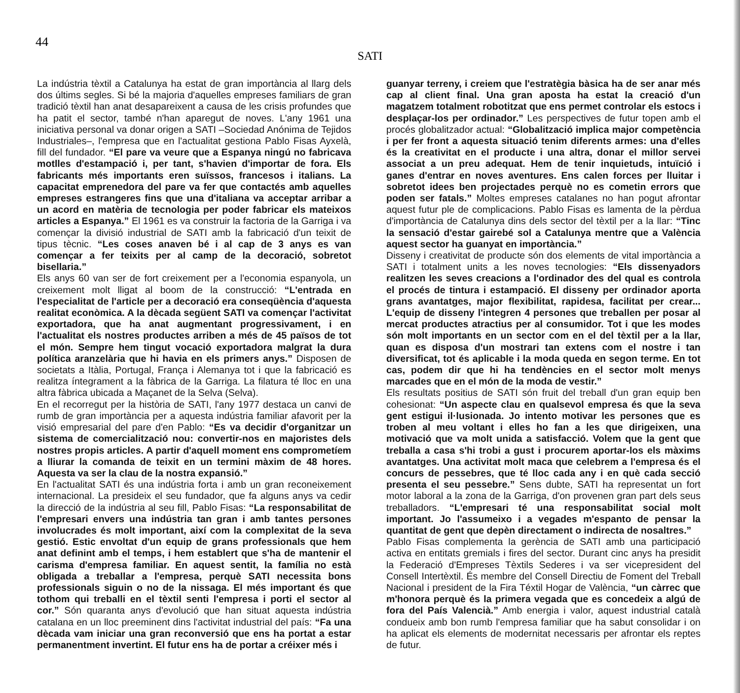44
SATI
La indústria tèxtil a Catalunya ha estat de gran importància al llarg dels dos últims segles. Si bé la majoria d'aquelles empreses familiars de gran tradició tèxtil han anat desapareixent a causa de les crisis profundes que ha patit el sector, també n'han aparegut de noves. L'any 1961 una iniciativa personal va donar origen a SATI –Sociedad Anónima de Tejidos Industriales–, l'empresa que en l'actualitat gestiona Pablo Fisas Ayxelà, fill del fundador. “El pare va veure que a Espanya ningú no fabricava motlles d'estampació i, per tant, s'havien d'importar de fora. Els fabricants més importants eren suïssos, francesos i italians. La capacitat emprenedora del pare va fer que contactés amb aquelles empreses estrangeres fins que una d'italiana va acceptar arribar a un acord en matèria de tecnologia per poder fabricar els mateixos articles a Espanya.” El 1961 es va construir la factoria de la Garriga i va començar la divisió industrial de SATI amb la fabricació d'un teixit de tipus tècnic. “Les coses anaven bé i al cap de 3 anys es van començar a fer teixits per al camp de la decoració, sobretot bisellaria.”
Els anys 60 van ser de fort creixement per a l'economia espanyola, un creixement molt lligat al boom de la construcció: “L'entrada en l'especialitat de l'article per a decoració era conseqüència d'aquesta realitat econòmica. A la dècada següent SATI va començar l'activitat exportadora, que ha anat augmentant progressivament, i en l'actualitat els nostres productes arriben a més de 45 països de tot el món. Sempre hem tingut vocació exportadora malgrat la dura política aranzelària que hi havia en els primers anys.” Disposen de societats a Itàlia, Portugal, França i Alemanya tot i que la fabricació es realitza íntegrament a la fàbrica de la Garriga. La filatura té lloc en una altra fàbrica ubicada a Maçanet de la Selva (Selva).
En el recorregut per la història de SATI, l'any 1977 destaca un canvi de rumb de gran importància per a aquesta indústria familiar afavorit per la visió empresarial del pare d'en Pablo: “Es va decidir d'organitzar un sistema de comercialització nou: convertir-nos en majoristes dels nostres propis articles. A partir d'aquell moment ens comprometíem a lliurar la comanda de teixit en un termini màxim de 48 hores. Aquesta va ser la clau de la nostra expansió.”
En l'actualitat SATI és una indústria forta i amb un gran reconeixement internacional. La presideix el seu fundador, que fa alguns anys va cedir la direcció de la indústria al seu fill, Pablo Fisas: “La responsabilitat de l'empresari envers una indústria tan gran i amb tantes persones involucrades és molt important, així com la complexitat de la seva gestió. Estic envoltat d'un equip de grans professionals que hem anat definint amb el temps, i hem establert que s'ha de mantenir el carisma d'empresa familiar. En aquest sentit, la família no està obligada a treballar a l'empresa, perquè SATI necessita bons professionals siguin o no de la nissaga. El més important és que tothom qui treballi en el tèxtil senti l'empresa i porti el sector al cor.” Són quaranta anys d'evolució que han situat aquesta indústria catalana en un lloc preeminent dins l'activitat industrial del país: “Fa una dècada vam iniciar una gran reconversió que ens ha portat a estar permanentment invertint. El futur ens ha de portar a créixer més i
guanyar terreny, i creiem que l'estratègia bàsica ha de ser anar més cap al client final. Una gran aposta ha estat la creació d'un magatzem totalment robotitzat que ens permet controlar els estocs i desplaçar-los per ordinador.” Les perspectives de futur topen amb el procés globalitzador actual: “Globalització implica major competència i per fer front a aquesta situació tenim diferents armes: una d'elles és la creativitat en el producte i una altra, donar el millor servei associat a un preu adequat. Hem de tenir inquietuds, intuïció i ganes d'entrar en noves aventures. Ens calen forces per lluitar i sobretot idees ben projectades perquè no es cometin errors que poden ser fatals.” Moltes empreses catalanes no han pogut afrontar aquest futur ple de complicacions. Pablo Fisas es lamenta de la pèrdua d'importància de Catalunya dins dels sector del tèxtil per a la llar: “Tinc la sensació d'estar gairebé sol a Catalunya mentre que a València aquest sector ha guanyat en importància.”
Disseny i creativitat de producte són dos elements de vital importància a SATI i totalment units a les noves tecnologies: “Els dissenyadors realitzen les seves creacions a l'ordinador des del qual es controla el procés de tintura i estampació. El disseny per ordinador aporta grans avantatges, major flexibilitat, rapidesa, facilitat per crear... L'equip de disseny l'integren 4 persones que treballen per posar al mercat productes atractius per al consumidor. Tot i que les modes són molt importants en un sector com en el del tèxtil per a la llar, quan es disposa d'un mostrari tan extens com el nostre i tan diversificat, tot és aplicable i la moda queda en segon terme. En tot cas, podem dir que hi ha tendències en el sector molt menys marcades que en el món de la moda de vestir.”
Els resultats positius de SATI són fruit del treball d'un gran equip ben cohesionat: “Un aspecte clau en qualsevol empresa és que la seva gent estigui il·lusionada. Jo intento motivar les persones que es troben al meu voltant i elles ho fan a les que dirigeixen, una motivació que va molt unida a satisfacció. Volem que la gent que treballa a casa s'hi trobi a gust i procurem aportar-los els màxims avantatges. Una activitat molt maca que celebrem a l'empresa és el concurs de pessebres, que té lloc cada any i en què cada secció presenta el seu pessebre.” Sens dubte, SATI ha representat un fort motor laboral a la zona de la Garriga, d'on provenen gran part dels seus treballadors. “L'empresari té una responsabilitat social molt important. Jo l'assumeixo i a vegades m'espanto de pensar la quantitat de gent que depèn directament o indirecta de nosaltres.”
Pablo Fisas complementa la gerència de SATI amb una participació activa en entitats gremials i fires del sector. Durant cinc anys ha presidit la Federació d'Empreses Tèxtils Sederes i va ser vicepresident del Consell Intertèxtil. És membre del Consell Directiu de Foment del Treball Nacional i president de la Fira Téxtil Hogar de València, “un càrrec que m'honora perquè és la primera vegada que es concedeix a algú de fora del País Valencià.” Amb energia i valor, aquest industrial català condueix amb bon rumb l'empresa familiar que ha sabut consolidar i on ha aplicat els elements de modernitat necessaris per afrontar els reptes de futur.